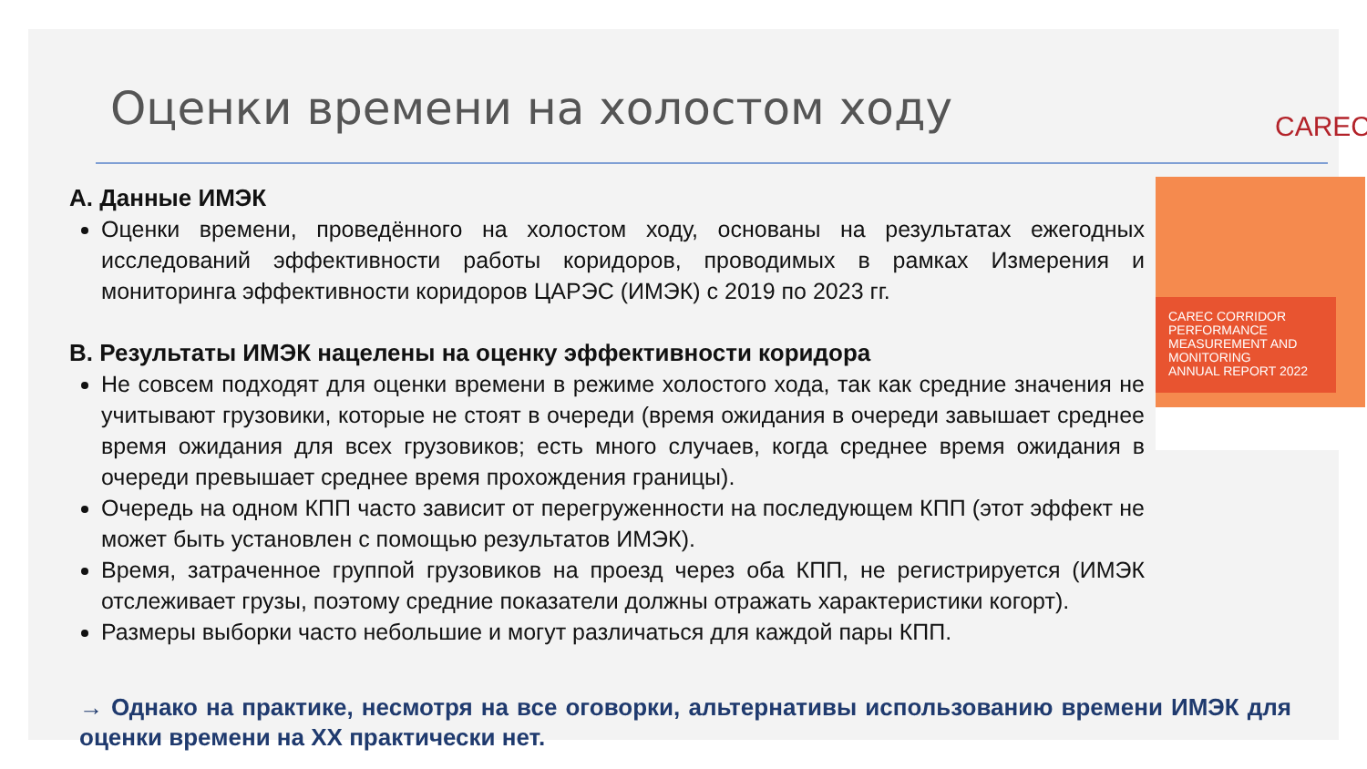Оценки времени на холостом ходу
CAREC
A. Данные ИМЭК
Оценки времени, проведённого на холостом ходу, основаны на результатах ежегодных исследований эффективности работы коридоров, проводимых в рамках Измерения и мониторинга эффективности коридоров ЦАРЭС (ИМЭК) с 2019 по 2023 гг.
B. Результаты ИМЭК нацелены на оценку эффективности коридора
Не совсем подходят для оценки времени в режиме холостого хода, так как средние значения не учитывают грузовики, которые не стоят в очереди (время ожидания в очереди завышает среднее время ожидания для всех грузовиков; есть много случаев, когда среднее время ожидания в очереди превышает среднее время прохождения границы).
Очередь на одном КПП часто зависит от перегруженности на последующем КПП (этот эффект не может быть установлен с помощью результатов ИМЭК).
Время, затраченное группой грузовиков на проезд через оба КПП, не регистрируется (ИМЭК отслеживает грузы, поэтому средние показатели должны отражать характеристики когорт).
Размеры выборки часто небольшие и могут различаться для каждой пары КПП.
CAREC CORRIDOR PERFORMANCE MEASUREMENT AND MONITORING
ANNUAL REPORT 2022
→ Однако на практике, несмотря на все оговорки, альтернативы использованию времени ИМЭК для оценки времени на XX практически нет.